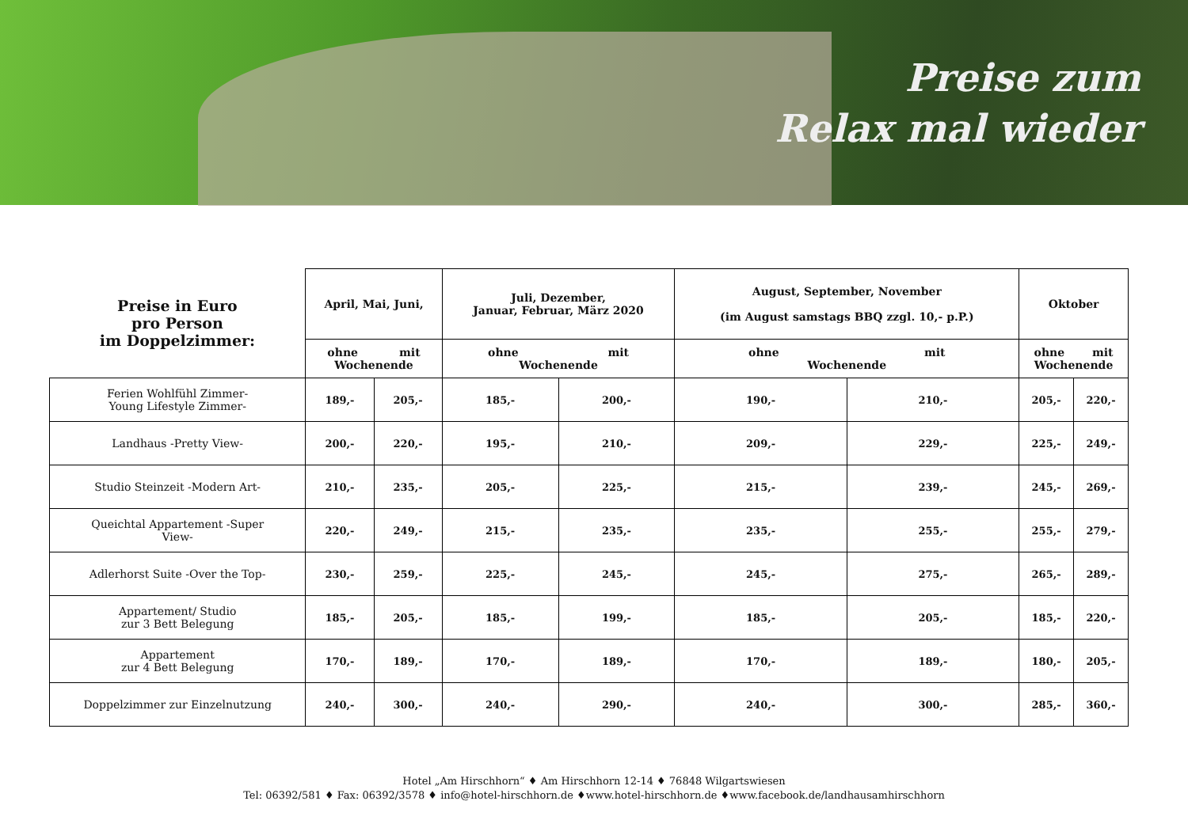Preise zum
Relax mal wieder
| Preise in Euro pro Person im Doppelzimmer: | April, Mai, Juni, | | Juli, Dezember, Januar, Februar, März 2020 | | August, September, November (im August samstags BBQ zzgl. 10,- p.P.) | | Oktober | |
| --- | --- | --- | --- | --- | --- | --- | --- | --- |
| | ohne mit Wochenende | | ohne mit Wochenende | | ohne mit Wochenende | | ohne mit Wochenende | |
| Ferien Wohlfühl Zimmer- Young Lifestyle Zimmer- | 189,- | 205,- | 185,- | 200,- | 190,- | 210,- | 205,- | 220,- |
| Landhaus -Pretty View- | 200,- | 220,- | 195,- | 210,- | 209,- | 229,- | 225,- | 249,- |
| Studio Steinzeit -Modern Art- | 210,- | 235,- | 205,- | 225,- | 215,- | 239,- | 245,- | 269,- |
| Queichtal Appartement -Super View- | 220,- | 249,- | 215,- | 235,- | 235,- | 255,- | 255,- | 279,- |
| Adlerhorst Suite -Over the Top- | 230,- | 259,- | 225,- | 245,- | 245,- | 275,- | 265,- | 289,- |
| Appartement/ Studio zur 3 Bett Belegung | 185,- | 205,- | 185,- | 199,- | 185,- | 205,- | 185,- | 220,- |
| Appartement zur 4 Bett Belegung | 170,- | 189,- | 170,- | 189,- | 170,- | 189,- | 180,- | 205,- |
| Doppelzimmer zur Einzelnutzung | 240,- | 300,- | 240,- | 290,- | 240,- | 300,- | 285,- | 360,- |
Hotel „Am Hirschhorn“ ♦ Am Hirschhorn 12-14 ♦ 76848 Wilgartswiesen
Tel: 06392/581 ♦ Fax: 06392/3578 ♦ info@hotel-hirschhorn.de ♦www.hotel-hirschhorn.de ♦www.facebook.de/landhausamhirschhorn